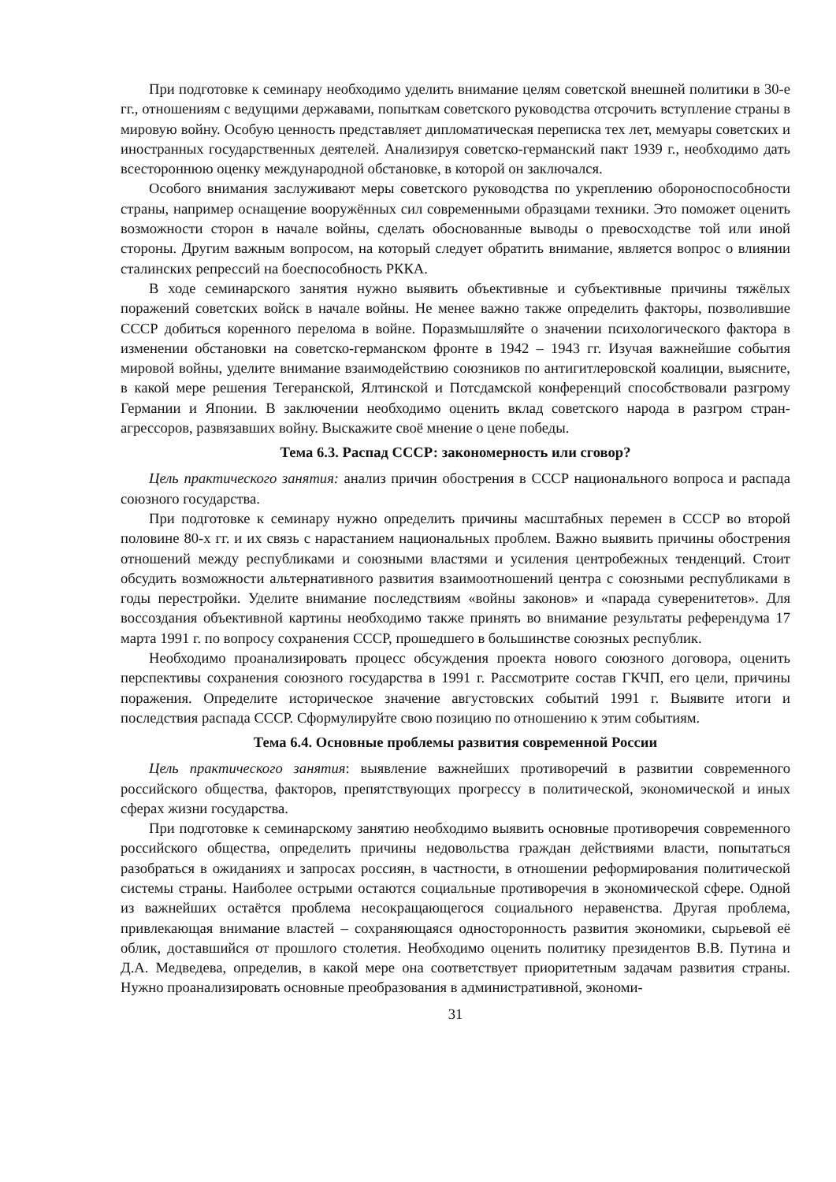При подготовке к семинару необходимо уделить внимание целям советской внешней политики в 30-е гг., отношениям с ведущими державами, попыткам советского руководства отсрочить вступление страны в мировую войну. Особую ценность представляет дипломатическая переписка тех лет, мемуары советских и иностранных государственных деятелей. Анализируя советско-германский пакт 1939 г., необходимо дать всестороннюю оценку международной обстановке, в которой он заключался.
Особого внимания заслуживают меры советского руководства по укреплению обороноспособности страны, например оснащение вооружённых сил современными образцами техники. Это поможет оценить возможности сторон в начале войны, сделать обоснованные выводы о превосходстве той или иной стороны. Другим важным вопросом, на который следует обратить внимание, является вопрос о влиянии сталинских репрессий на боеспособность РККА.
В ходе семинарского занятия нужно выявить объективные и субъективные причины тяжёлых поражений советских войск в начале войны. Не менее важно также определить факторы, позволившие СССР добиться коренного перелома в войне. Поразмышляйте о значении психологического фактора в изменении обстановки на советско-германском фронте в 1942 – 1943 гг. Изучая важнейшие события мировой войны, уделите внимание взаимодействию союзников по антигитлеровской коалиции, выясните, в какой мере решения Тегеранской, Ялтинской и Потсдамской конференций способствовали разгрому Германии и Японии. В заключении необходимо оценить вклад советского народа в разгром стран-агрессоров, развязавших войну. Выскажите своё мнение о цене победы.
Тема 6.3. Распад СССР: закономерность или сговор?
Цель практического занятия: анализ причин обострения в СССР национального вопроса и распада союзного государства.
При подготовке к семинару нужно определить причины масштабных перемен в СССР во второй половине 80-х гг. и их связь с нарастанием национальных проблем. Важно выявить причины обострения отношений между республиками и союзными властями и усиления центробежных тенденций. Стоит обсудить возможности альтернативного развития взаимоотношений центра с союзными республиками в годы перестройки. Уделите внимание последствиям «войны законов» и «парада суверенитетов». Для воссоздания объективной картины необходимо также принять во внимание результаты референдума 17 марта 1991 г. по вопросу сохранения СССР, прошедшего в большинстве союзных республик.
Необходимо проанализировать процесс обсуждения проекта нового союзного договора, оценить перспективы сохранения союзного государства в 1991 г. Рассмотрите состав ГКЧП, его цели, причины поражения. Определите историческое значение августовских событий 1991 г. Выявите итоги и последствия распада СССР. Сформулируйте свою позицию по отношению к этим событиям.
Тема 6.4. Основные проблемы развития современной России
Цель практического занятия: выявление важнейших противоречий в развитии современного российского общества, факторов, препятствующих прогрессу в политической, экономической и иных сферах жизни государства.
При подготовке к семинарскому занятию необходимо выявить основные противоречия современного российского общества, определить причины недовольства граждан действиями власти, попытаться разобраться в ожиданиях и запросах россиян, в частности, в отношении реформирования политической системы страны. Наиболее острыми остаются социальные противоречия в экономической сфере. Одной из важнейших остаётся проблема несокращающегося социального неравенства. Другая проблема, привлекающая внимание властей – сохраняющаяся односторонность развития экономики, сырьевой её облик, доставшийся от прошлого столетия. Необходимо оценить политику президентов В.В. Путина и Д.А. Медведева, определив, в какой мере она соответствует приоритетным задачам развития страны. Нужно проанализировать основные преобразования в административной, экономи-
31